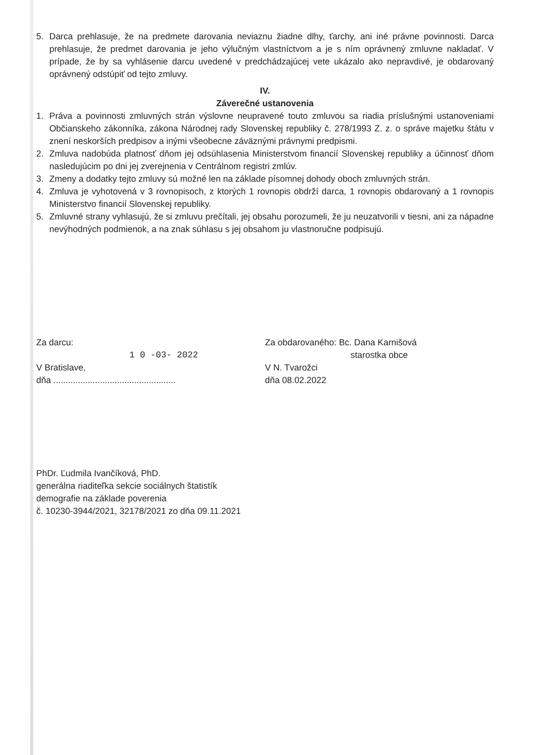5. Darca prehlasuje, že na predmete darovania neviaznu žiadne dlhy, ťarchy, ani iné právne povinnosti. Darca prehlasuje, že predmet darovania je jeho výlučným vlastníctvom a je s ním oprávnený zmluvne nakladať. V prípade, že by sa vyhlásenie darcu uvedené v predchádzajúcej vete ukázalo ako nepravdivé, je obdarovaný oprávnený odstúpiť od tejto zmluvy.
IV.
Záverečné ustanovenia
1. Práva a povinnosti zmluvných strán výslovne neupravené touto zmluvou sa riadia príslušnými ustanoveniami Občianskeho zákonníka, zákona Národnej rady Slovenskej republiky č. 278/1993 Z. z. o správe majetku štátu v znení neskorších predpisov a inými všeobecne záväznými právnymi predpismi.
2. Zmluva nadobúda platnosť dňom jej odsúhlasenia Ministerstvom financií Slovenskej republiky a účinnosť dňom nasledujúcim po dni jej zverejnenia v Centrálnom registri zmlúv.
3. Zmeny a dodatky tejto zmluvy sú možné len na základe písomnej dohody oboch zmluvných strán.
4. Zmluva je vyhotovená v 3 rovnopisoch, z ktorých 1 rovnopis obdrží darca, 1 rovnopis obdarovaný a 1 rovnopis Ministerstvo financií Slovenskej republiky.
5. Zmluvné strany vyhlasujú, že si zmluvu prečítali, jej obsahu porozumeli, že ju neuzatvorili v tiesni, ani za nápadne nevýhodných podmienok, a na znak súhlasu s jej obsahom ju vlastnoručne podpisujú.
Za darcu:
1 0 -03- 2022
V Bratislave,
dňa ..................................................
Za obdarovaného: Bc. Dana Karnišová
starostka obce
V N. Tvarožci
dňa 08.02.2022
PhDr. Ľudmila Ivančíková, PhD.
generálna riaditeľka sekcie sociálnych štatistík
demografie na základe poverenia
č. 10230-3944/2021, 32178/2021 zo dňa 09.11.2021